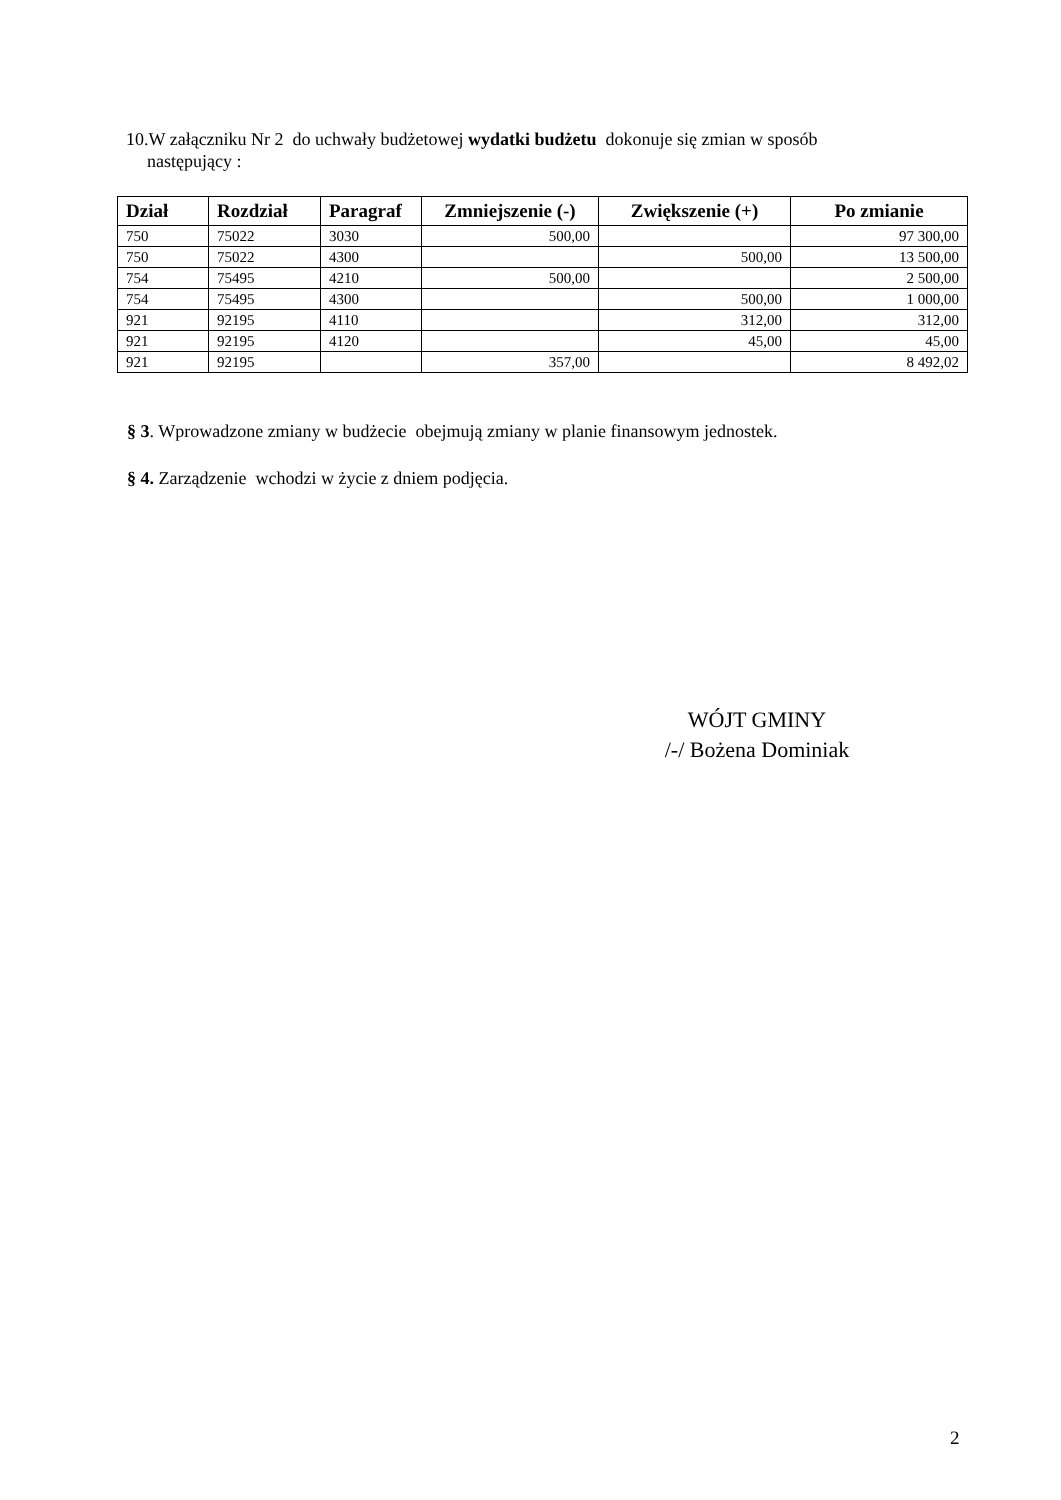10.W załączniku Nr 2 do uchwały budżetowej wydatki budżetu dokonuje się zmian w sposób
następujący :
| Dział | Rozdział | Paragraf | Zmniejszenie (-) | Zwiększenie (+) | Po zmianie |
| --- | --- | --- | --- | --- | --- |
| 750 | 75022 | 3030 | 500,00 | | 97 300,00 |
| 750 | 75022 | 4300 | | 500,00 | 13 500,00 |
| 754 | 75495 | 4210 | 500,00 | | 2 500,00 |
| 754 | 75495 | 4300 | | 500,00 | 1 000,00 |
| 921 | 92195 | 4110 | | 312,00 | 312,00 |
| 921 | 92195 | 4120 | | 45,00 | 45,00 |
| 921 | 92195 | | 357,00 | | 8 492,02 |
§ 3. Wprowadzone zmiany w budżecie obejmują zmiany w planie finansowym jednostek.
§ 4. Zarządzenie wchodzi w życie z dniem podjęcia.
WÓJT GMINY
/-/ Bożena Dominiak
2